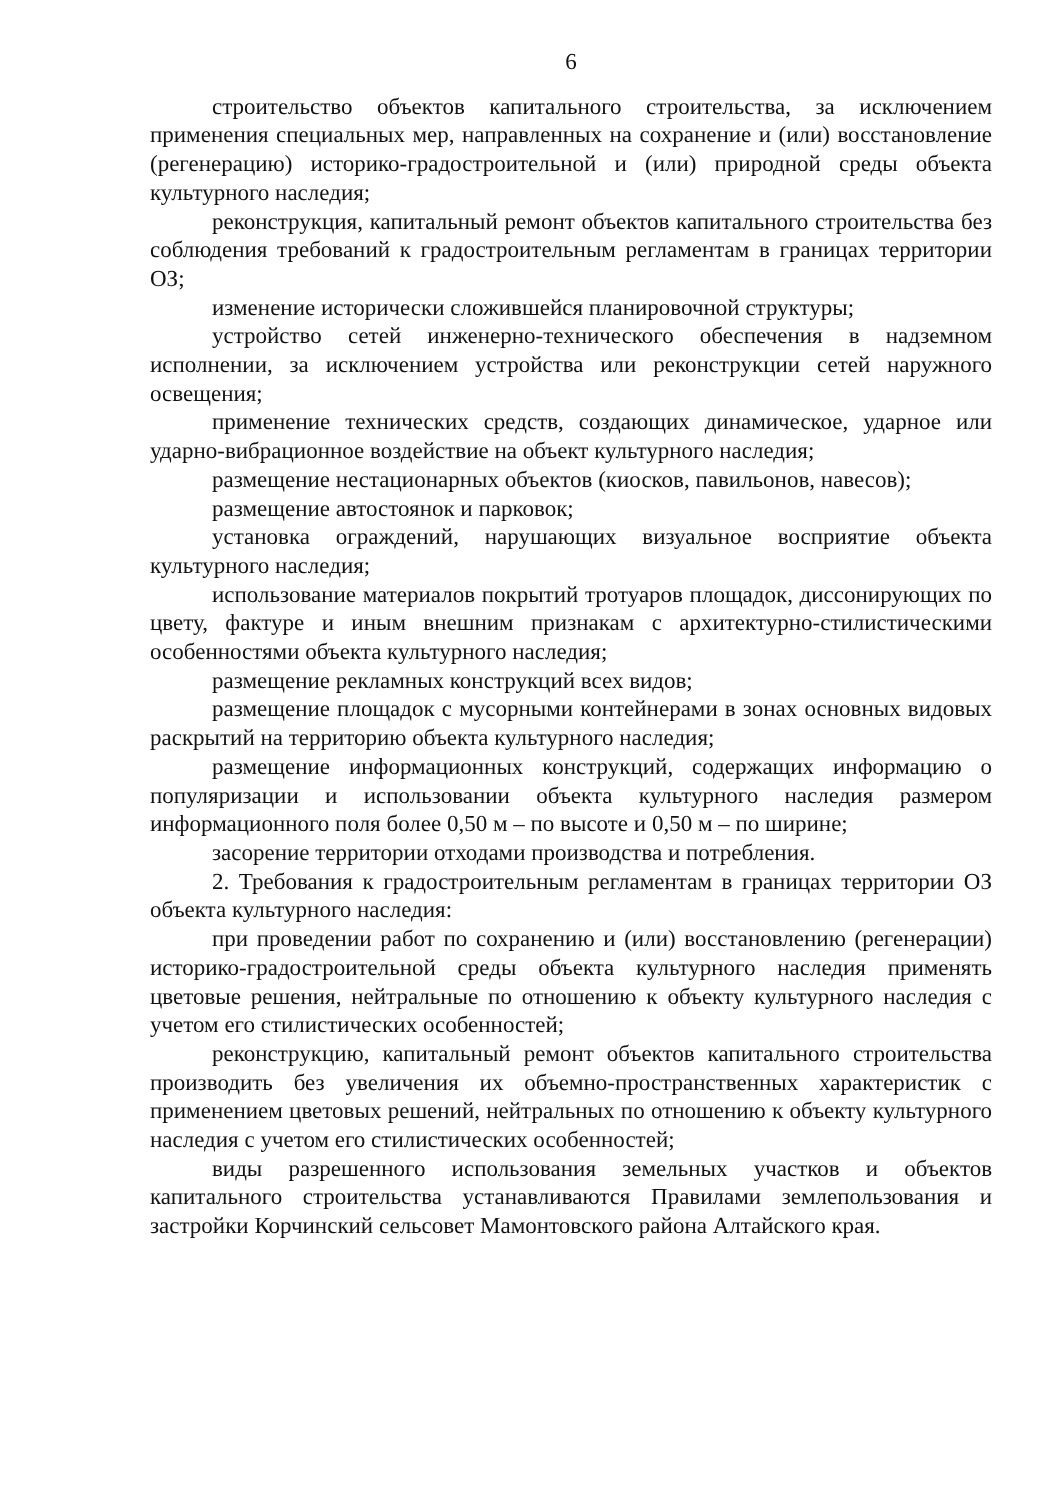6
строительство объектов капитального строительства, за исключением применения специальных мер, направленных на сохранение и (или) восстановление (регенерацию) историко-градостроительной и (или) природной среды объекта культурного наследия;
реконструкция, капитальный ремонт объектов капитального строительства без соблюдения требований к градостроительным регламентам в границах территории ОЗ;
изменение исторически сложившейся планировочной структуры;
устройство сетей инженерно-технического обеспечения в надземном исполнении, за исключением устройства или реконструкции сетей наружного освещения;
применение технических средств, создающих динамическое, ударное или ударно-вибрационное воздействие на объект культурного наследия;
размещение нестационарных объектов (киосков, павильонов, навесов);
размещение автостоянок и парковок;
установка ограждений, нарушающих визуальное восприятие объекта культурного наследия;
использование материалов покрытий тротуаров площадок, диссонирующих по цвету, фактуре и иным внешним признакам с архитектурно-стилистическими особенностями объекта культурного наследия;
размещение рекламных конструкций всех видов;
размещение площадок с мусорными контейнерами в зонах основных видовых раскрытий на территорию объекта культурного наследия;
размещение информационных конструкций, содержащих информацию о популяризации и использовании объекта культурного наследия размером информационного поля более 0,50 м – по высоте и 0,50 м – по ширине;
засорение территории отходами производства и потребления.
2. Требования к градостроительным регламентам в границах территории ОЗ объекта культурного наследия:
при проведении работ по сохранению и (или) восстановлению (регенерации) историко-градостроительной среды объекта культурного наследия применять цветовые решения, нейтральные по отношению к объекту культурного наследия с учетом его стилистических особенностей;
реконструкцию, капитальный ремонт объектов капитального строительства производить без увеличения их объемно-пространственных характеристик с применением цветовых решений, нейтральных по отношению к объекту культурного наследия с учетом его стилистических особенностей;
виды разрешенного использования земельных участков и объектов капитального строительства устанавливаются Правилами землепользования и застройки Корчинский сельсовет Мамонтовского района Алтайского края.